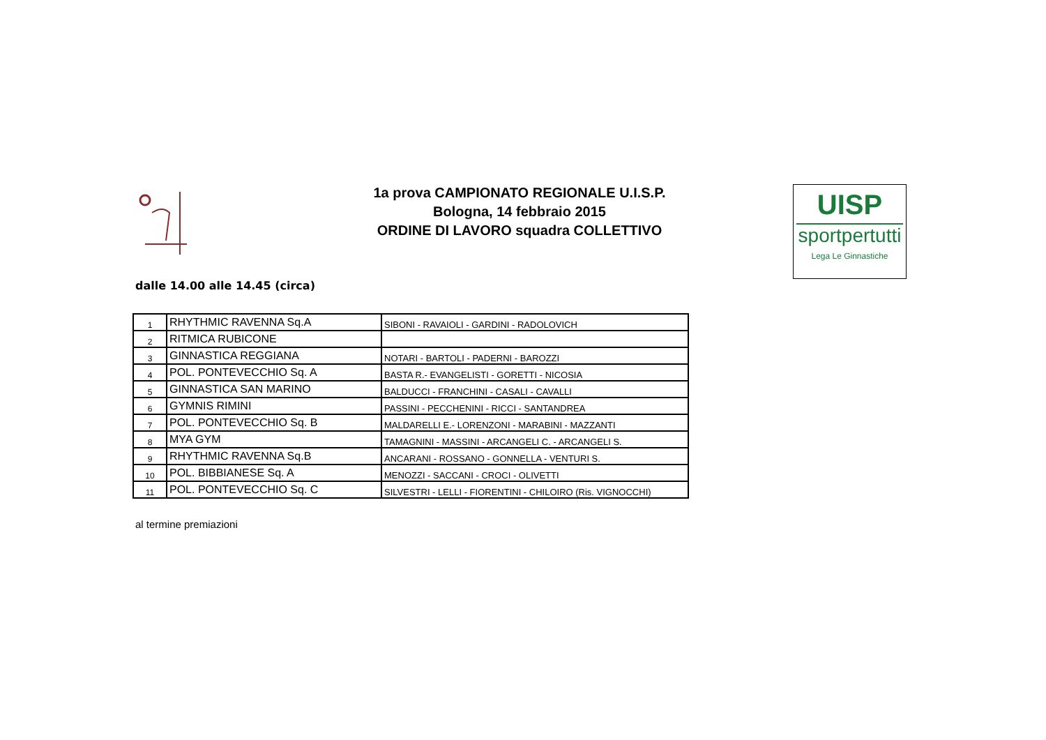1a prova CAMPIONATO REGIONALE U.I.S.P.
Bologna, 14 febbraio 2015
ORDINE DI LAVORO squadra COLLETTIVO
UISP
sportpertutti
Lega Le Ginnastiche
dalle 14.00 alle 14.45 (circa)
| 1 | RHYTHMIC RAVENNA Sq.A | SIBONI - RAVAIOLI - GARDINI - RADOLOVICH |
| 2 | RITMICA RUBICONE | |
| 3 | GINNASTICA REGGIANA | NOTARI - BARTOLI - PADERNI - BAROZZI |
| 4 | POL. PONTEVECCHIO Sq. A | BASTA R.- EVANGELISTI - GORETTI - NICOSIA |
| 5 | GINNASTICA SAN MARINO | BALDUCCI - FRANCHINI - CASALI - CAVALLI |
| 6 | GYMNIS RIMINI | PASSINI - PECCHENINI - RICCI - SANTANDREA |
| 7 | POL. PONTEVECCHIO Sq. B | MALDARELLI E.- LORENZONI - MARABINI - MAZZANTI |
| 8 | MYA GYM | TAMAGNINI - MASSINI - ARCANGELI C. - ARCANGELI S. |
| 9 | RHYTHMIC RAVENNA Sq.B | ANCARANI - ROSSANO - GONNELLA - VENTURI S. |
| 10 | POL. BIBBIANESE Sq. A | MENOZZI - SACCANI - CROCI - OLIVETTI |
| 11 | POL. PONTEVECCHIO Sq. C | SILVESTRI - LELLI - FIORENTINI - CHILOIRO (Ris. VIGNOCCHI) |
al termine premiazioni